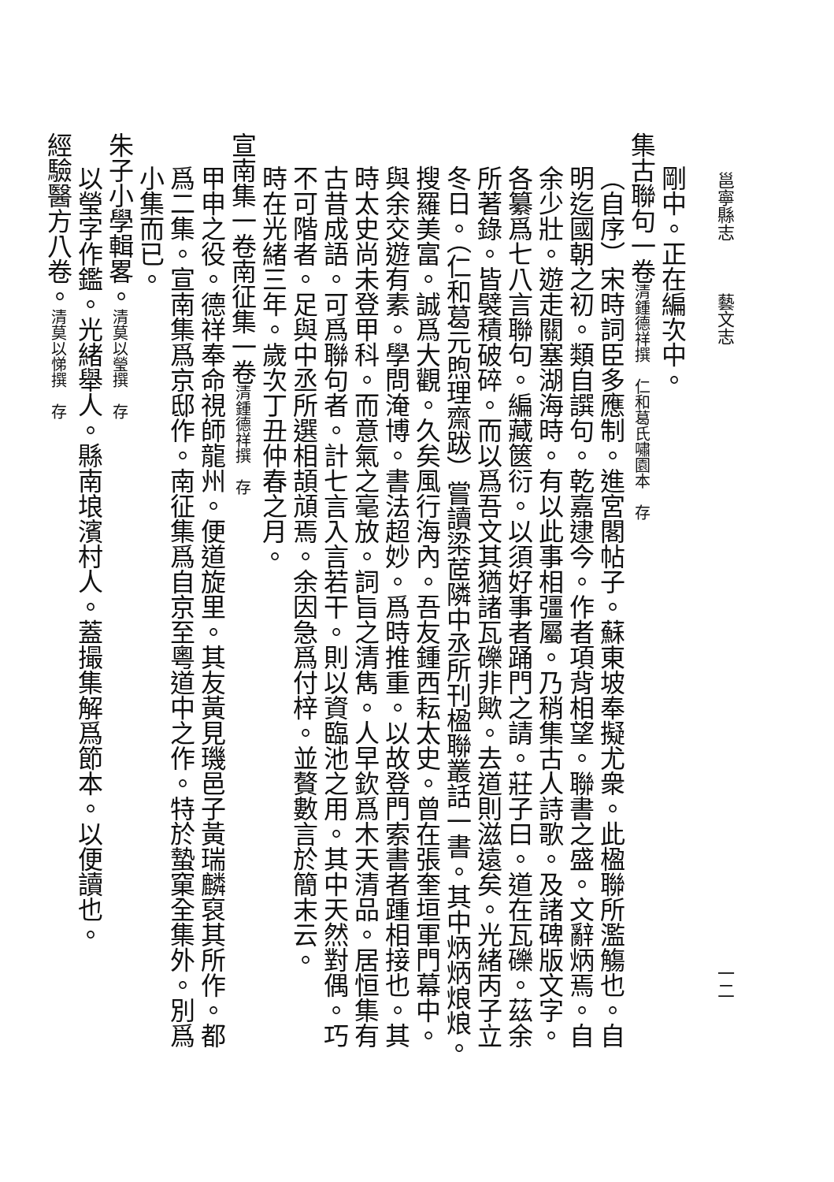邕寧縣志　　　藝文志 一二
剛中。正在編次中。
集古聯句一卷清鍾德祥撰　仁和葛氏嘯園本　存
（自序）宋時詞臣多應制。進宮閣帖子。蘇東坡奉擬尤衆。此楹聯所濫觴也。自明迄國朝之初。類自譔句。乾嘉逮今。作者項背相望。聯書之盛。文辭炳焉。自余少壯。遊走關塞湖海時。有以此事相彊屬。乃稍集古人詩歌。及諸碑版文字。各纂爲七八言聯句。編藏篋衍。以須好事者踊門之請。莊子曰。道在瓦礫。茲余所著錄。皆襞積破碎。而以爲吾文其猶諸瓦礫非歟。去道則滋遠矣。光緒丙子立冬日。（仁和葛元煦理齋跋）嘗讀梁茝隣中丞所刊楹聯叢話一書。其中炳炳烺烺。搜羅美富。誠爲大觀。久矣風行海內。吾友鍾西耘太史。曾在張奎垣軍門幕中。與余交遊有素。學問淹博。書法超妙。爲時推重。以故登門索書者踵相接也。其時太史尚未登甲科。而意氣之毫放。詞旨之清雋。人早欽爲木天清品。居恒集有古昔成語。可爲聯句者。計七言入言若干。則以資臨池之用。其中天然對偶。巧不可階者。足與中丞所選相頡頏焉。余因急爲付梓。並贅數言於簡末云。
時在光緒三年。歲次丁丑仲春之月。
宣南集一卷南征集一卷清鍾德祥撰　存
甲申之役。德祥奉命視師龍州。便道旋里。其友黃見璣邑子黃瑞麟裒其所作。都爲二集。宣南集爲京邸作。南征集爲自京至粵道中之作。特於蟄窠全集外。別爲小集而已。
朱子小學輯畧。清莫以瑩撰　存
以瑩字作鑑。光緒舉人。縣南埌濱村人。蓋撮集解爲節本。以便讀也。
經驗醫方八卷。清莫以悌撰　存